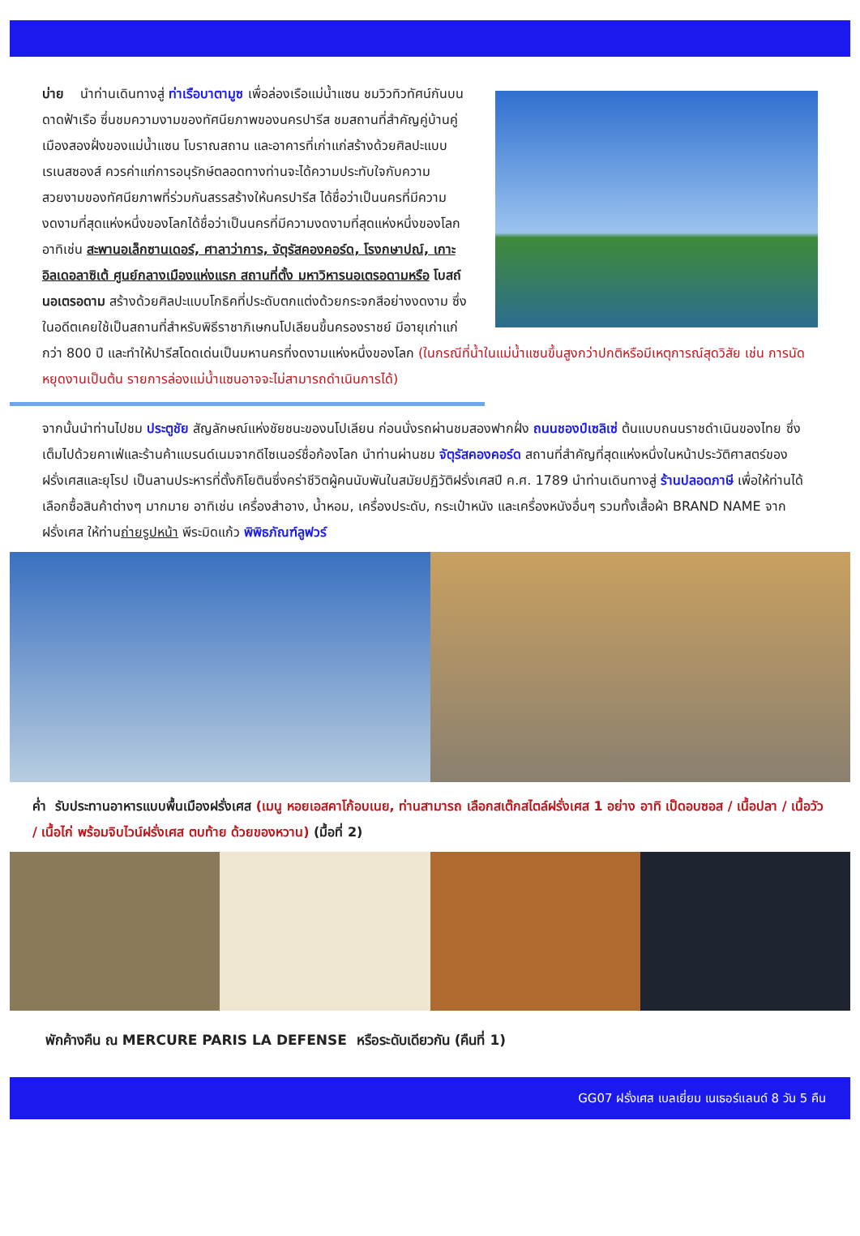บ่าย นำท่านเดินทางสู่ ท่าเรือบาตามูซ เพื่อล่องเรือแม่น้ำแซน ชมวิวทิวทัศน์กันบนดาดฟ้าเรือ ซึ่นชมความงามของทัศนียภาพของนครปารีส ชมสถานที่สำคัญคู่บ้านคู่เมืองสองฝั่งของแม่น้ำแซน โบราณสถาน และอาคารที่เก่าแก่สร้างด้วยศิลปะแบบเรเนสซองส์ ควรค่าแก่การอนุรักษ์ตลอดทางท่านจะได้ความประทับใจกับความสวยงามของทัศนียภาพที่ร่วมกันสรรสร้างให้นครปารีส ได้ชื่อว่าเป็นนครที่มีความงดงามที่สุดแห่งหนึ่งของโลกได้ชื่อว่าเป็นนครที่มีความงดงามที่สุดแห่งหนึ่งของโลก อาทิเช่น สะพานอเล็กซานเดอร์, ศาลาว่าการ, จัตุรัสคองคอร์ด, โรงกษาปณ์, เกาะอิลเดอลาซิเต้ ศูนย์กลางเมืองแห่งแรก สถานที่ตั้ง มหาวิหารนอเตรอดามหรือ โบสถ์นอเตรอดาม สร้างด้วยศิลปะแบบโกธิคที่ประดับตกแต่งด้วยกระจกสีอย่างงดงาม ซึ่งในอดีตเคยใช้เป็นสถานที่สำหรับพิธีราชาภิเษกนโปเลียนขึ้นครองราชย์ มีอายุเก่าแก่กว่า 800 ปี และทำให้ปารีสโดดเด่นเป็นมหานครที่งดงามแห่งหนึ่งของโลก (ในกรณีที่น้ำในแม่น้ำแซนขึ้นสูงกว่าปกติหรือมีเหตุการณ์สุดวิสัย เช่น การนัดหยุดงานเป็นต้น รายการล่องแม่น้ำแซนอาจจะไม่สามารถดำเนินการได้)
จากนั้นนำท่านไปชม ประตูชัย สัญลักษณ์แห่งชัยชนะของนโปเลียน ก่อนนั่งรถผ่านชมสองฟากฝั่ง ถนนชองป์เซลิเซ่ ต้นแบบถนนราชดำเนินของไทย ซึ่งเต็มไปด้วยคาเฟ่และร้านค้าแบรนด์เนมจากดีไซเนอร์ชื่อก้องโลก นำท่านผ่านชม จัตุรัสคองคอร์ด สถานที่สำคัญที่สุดแห่งหนึ่งในหน้าประวัติศาสตร์ของฝรั่งเศสและยุโรป เป็นลานประหารที่ตั้งกิโยตินซึ่งคร่าชีวิตผู้คนนับพันในสมัยปฏิวัติฝรั่งเศสปี ค.ศ. 1789 นำท่านเดินทางสู่ ร้านปลอดภาษี เพื่อให้ท่านได้เลือกซื้อสินค้าต่างๆ มากมาย อาทิเช่น เครื่องสำอาง, น้ำหอม, เครื่องประดับ, กระเป๋าหนัง และเครื่องหนังอื่นๆ รวมทั้งเสื้อผ้า BRAND NAME จากฝรั่งเศส ให้ท่านถ่ายรูปหน้า พีระมิดแก้ว พิพิธภัณฑ์ลูฟวร์
ค่ำ รับประทานอาหารแบบพื้นเมืองฝรั่งเศส (เมนู หอยเอสคาโก้อบเนย, ท่านสามารถ เลือกสเต๊กสไตล์ฝรั่งเศส 1 อย่าง อาทิ เป็ดอบซอส / เนื้อปลา / เนื้อวัว / เนื้อไก่ พร้อมจิบไวน์ฝรั่งเศส ตบท้าย ด้วยของหวาน) (มื้อที่ 2)
พักค้างคืน ณ MERCURE PARIS LA DEFENSE หรือระดับเดียวกัน (คืนที่ 1)
GG07 ฝรั่งเศส เบลเยี่ยม เนเธอร์แลนด์ 8 วัน 5 คืน